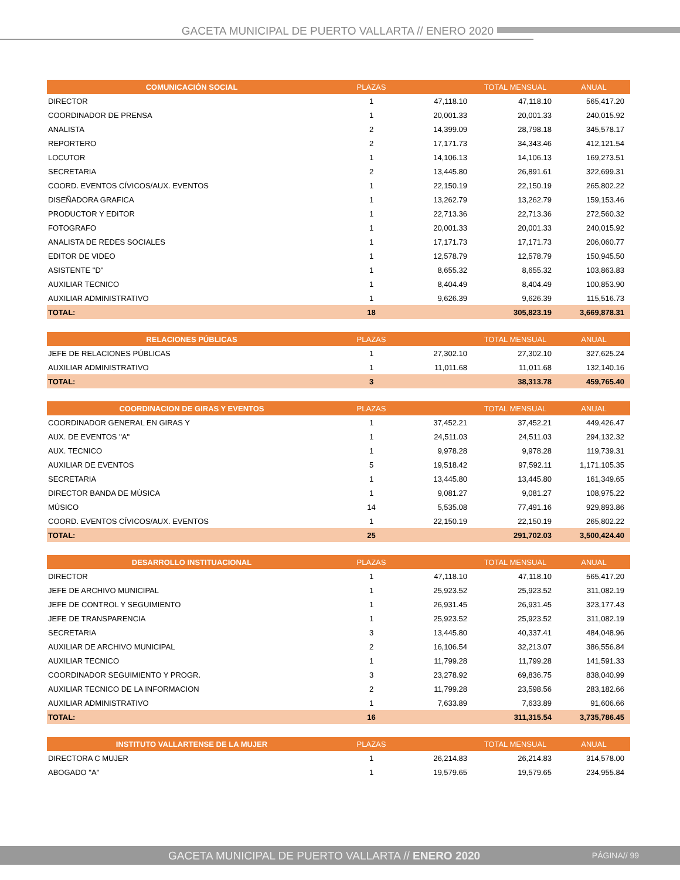GACETA MUNICIPAL DE PUERTO VALLARTA // ENERO 2020
| COMUNICACIÓN SOCIAL | PLAZAS | | TOTAL MENSUAL | ANUAL |
| --- | --- | --- | --- | --- |
| DIRECTOR | 1 | 47,118.10 | 47,118.10 | 565,417.20 |
| COORDINADOR DE PRENSA | 1 | 20,001.33 | 20,001.33 | 240,015.92 |
| ANALISTA | 2 | 14,399.09 | 28,798.18 | 345,578.17 |
| REPORTERO | 2 | 17,171.73 | 34,343.46 | 412,121.54 |
| LOCUTOR | 1 | 14,106.13 | 14,106.13 | 169,273.51 |
| SECRETARIA | 2 | 13,445.80 | 26,891.61 | 322,699.31 |
| COORD. EVENTOS CÍVICOS/AUX. EVENTOS | 1 | 22,150.19 | 22,150.19 | 265,802.22 |
| DISEÑADORA GRAFICA | 1 | 13,262.79 | 13,262.79 | 159,153.46 |
| PRODUCTOR Y EDITOR | 1 | 22,713.36 | 22,713.36 | 272,560.32 |
| FOTOGRAFO | 1 | 20,001.33 | 20,001.33 | 240,015.92 |
| ANALISTA DE REDES SOCIALES | 1 | 17,171.73 | 17,171.73 | 206,060.77 |
| EDITOR DE VIDEO | 1 | 12,578.79 | 12,578.79 | 150,945.50 |
| ASISTENTE "D" | 1 | 8,655.32 | 8,655.32 | 103,863.83 |
| AUXILIAR TECNICO | 1 | 8,404.49 | 8,404.49 | 100,853.90 |
| AUXILIAR ADMINISTRATIVO | 1 | 9,626.39 | 9,626.39 | 115,516.73 |
| TOTAL: | 18 | | 305,823.19 | 3,669,878.31 |
| RELACIONES PÚBLICAS | PLAZAS | | TOTAL MENSUAL | ANUAL |
| --- | --- | --- | --- | --- |
| JEFE DE RELACIONES PÚBLICAS | 1 | 27,302.10 | 27,302.10 | 327,625.24 |
| AUXILIAR ADMINISTRATIVO | 1 | 11,011.68 | 11,011.68 | 132,140.16 |
| TOTAL: | 3 | | 38,313.78 | 459,765.40 |
| COORDINACION DE GIRAS Y EVENTOS | PLAZAS | | TOTAL MENSUAL | ANUAL |
| --- | --- | --- | --- | --- |
| COORDINADOR GENERAL EN GIRAS Y | 1 | 37,452.21 | 37,452.21 | 449,426.47 |
| AUX. DE EVENTOS "A" | 1 | 24,511.03 | 24,511.03 | 294,132.32 |
| AUX. TECNICO | 1 | 9,978.28 | 9,978.28 | 119,739.31 |
| AUXILIAR DE EVENTOS | 5 | 19,518.42 | 97,592.11 | 1,171,105.35 |
| SECRETARIA | 1 | 13,445.80 | 13,445.80 | 161,349.65 |
| DIRECTOR BANDA DE MÙSICA | 1 | 9,081.27 | 9,081.27 | 108,975.22 |
| MÚSICO | 14 | 5,535.08 | 77,491.16 | 929,893.86 |
| COORD. EVENTOS CÍVICOS/AUX. EVENTOS | 1 | 22,150.19 | 22,150.19 | 265,802.22 |
| TOTAL: | 25 | | 291,702.03 | 3,500,424.40 |
| DESARROLLO INSTITUACIONAL | PLAZAS | | TOTAL MENSUAL | ANUAL |
| --- | --- | --- | --- | --- |
| DIRECTOR | 1 | 47,118.10 | 47,118.10 | 565,417.20 |
| JEFE DE ARCHIVO MUNICIPAL | 1 | 25,923.52 | 25,923.52 | 311,082.19 |
| JEFE DE CONTROL Y SEGUIMIENTO | 1 | 26,931.45 | 26,931.45 | 323,177.43 |
| JEFE DE TRANSPARENCIA | 1 | 25,923.52 | 25,923.52 | 311,082.19 |
| SECRETARIA | 3 | 13,445.80 | 40,337.41 | 484,048.96 |
| AUXILIAR DE ARCHIVO MUNICIPAL | 2 | 16,106.54 | 32,213.07 | 386,556.84 |
| AUXILIAR TECNICO | 1 | 11,799.28 | 11,799.28 | 141,591.33 |
| COORDINADOR SEGUIMIENTO Y PROGR. | 3 | 23,278.92 | 69,836.75 | 838,040.99 |
| AUXILIAR TECNICO DE LA INFORMACION | 2 | 11,799.28 | 23,598.56 | 283,182.66 |
| AUXILIAR ADMINISTRATIVO | 1 | 7,633.89 | 7,633.89 | 91,606.66 |
| TOTAL: | 16 | | 311,315.54 | 3,735,786.45 |
| INSTITUTO VALLARTENSE DE LA MUJER | PLAZAS | | TOTAL MENSUAL | ANUAL |
| --- | --- | --- | --- | --- |
| DIRECTORA C MUJER | 1 | 26,214.83 | 26,214.83 | 314,578.00 |
| ABOGADO "A" | 1 | 19,579.65 | 19,579.65 | 234,955.84 |
GACETA MUNICIPAL DE PUERTO VALLARTA // ENERO 2020 PÁGINA// 99